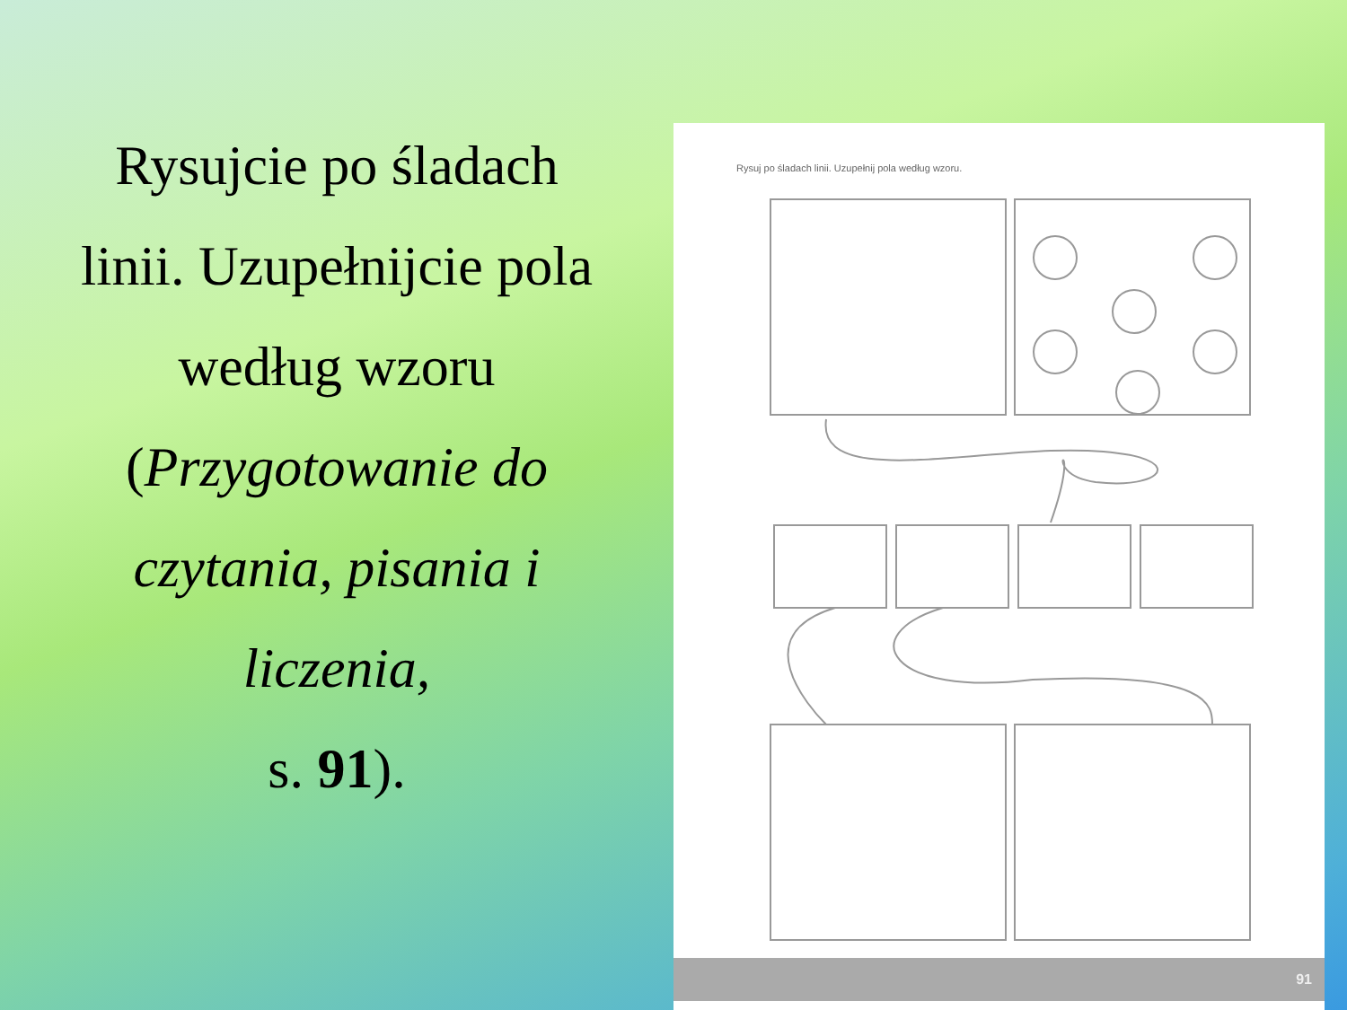Rysujcie po śladach
linii. Uzupełnijcie pola
według wzoru
(Przygotowanie do
czytania, pisania i
liczenia,
s. 91).
Rysuj po śladach linii. Uzupełnij pola według wzoru.
91